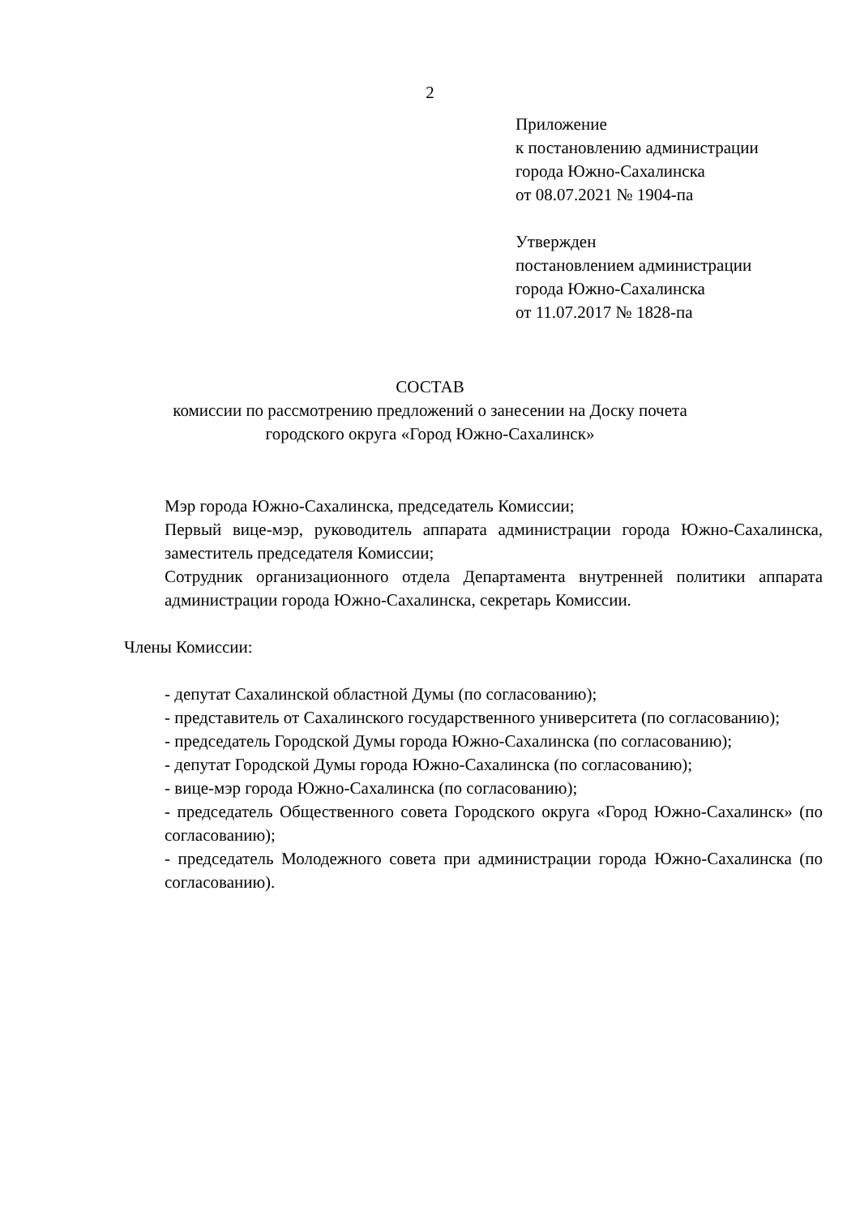2
Приложение
к постановлению администрации
города Южно-Сахалинска
от 08.07.2021 № 1904-па
Утвержден
постановлением администрации
города Южно-Сахалинска
от 11.07.2017 № 1828-па
СОСТАВ
комиссии по рассмотрению предложений о занесении на Доску почета
городского округа «Город Южно-Сахалинск»
Мэр города Южно-Сахалинска, председатель Комиссии;
Первый вице-мэр, руководитель аппарата администрации города Южно-Сахалинска, заместитель председателя Комиссии;
Сотрудник организационного отдела Департамента внутренней политики аппарата администрации города Южно-Сахалинска, секретарь Комиссии.
Члены Комиссии:
- депутат Сахалинской областной Думы (по согласованию);
- представитель от Сахалинского государственного университета (по согласованию);
- председатель Городской Думы города Южно-Сахалинска (по согласованию);
- депутат Городской Думы города Южно-Сахалинска (по согласованию);
- вице-мэр города Южно-Сахалинска (по согласованию);
- председатель Общественного совета Городского округа «Город Южно-Сахалинск» (по согласованию);
- председатель Молодежного совета при администрации города Южно-Сахалинска (по согласованию).